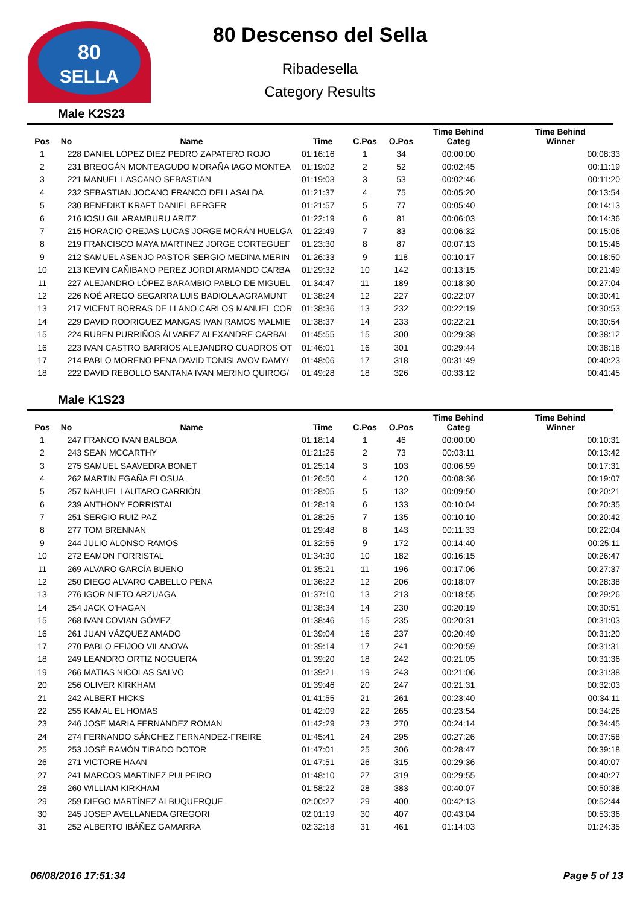80
SELLA
80 Descenso del Sella
Ribadesella
Category Results
Male K2S23
| Pos | No | Name | Time | C.Pos | O.Pos | Time Behind Categ | Time Behind Winner |
| --- | --- | --- | --- | --- | --- | --- | --- |
| 1 | 228 | DANIEL LÓPEZ DIEZ PEDRO ZAPATERO ROJO | 01:16:16 | 1 | 34 | 00:00:00 | 00:08:33 |
| 2 | 231 | BREOGÁN MONTEAGUDO MORAÑA IAGO MONTEA | 01:19:02 | 2 | 52 | 00:02:45 | 00:11:19 |
| 3 | 221 | MANUEL LASCANO SEBASTIAN | 01:19:03 | 3 | 53 | 00:02:46 | 00:11:20 |
| 4 | 232 | SEBASTIAN JOCANO FRANCO DELLASALDA | 01:21:37 | 4 | 75 | 00:05:20 | 00:13:54 |
| 5 | 230 | BENEDIKT KRAFT DANIEL BERGER | 01:21:57 | 5 | 77 | 00:05:40 | 00:14:13 |
| 6 | 216 | IOSU GIL ARAMBURU ARITZ | 01:22:19 | 6 | 81 | 00:06:03 | 00:14:36 |
| 7 | 215 | HORACIO OREJAS LUCAS JORGE MORÁN HUELGA | 01:22:49 | 7 | 83 | 00:06:32 | 00:15:06 |
| 8 | 219 | FRANCISCO MAYA MARTINEZ JORGE CORTEGUEF | 01:23:30 | 8 | 87 | 00:07:13 | 00:15:46 |
| 9 | 212 | SAMUEL ASENJO PASTOR SERGIO MEDINA MERIN | 01:26:33 | 9 | 118 | 00:10:17 | 00:18:50 |
| 10 | 213 | KEVIN CAÑIBANO PEREZ JORDI ARMANDO CARBA | 01:29:32 | 10 | 142 | 00:13:15 | 00:21:49 |
| 11 | 227 | ALEJANDRO LÓPEZ BARAMBIO PABLO DE MIGUEL | 01:34:47 | 11 | 189 | 00:18:30 | 00:27:04 |
| 12 | 226 | NOÉ AREGO SEGARRA LUIS BADIOLA AGRAMUNT | 01:38:24 | 12 | 227 | 00:22:07 | 00:30:41 |
| 13 | 217 | VICENT BORRAS DE LLANO CARLOS MANUEL COR | 01:38:36 | 13 | 232 | 00:22:19 | 00:30:53 |
| 14 | 229 | DAVID RODRIGUEZ MANGAS IVAN RAMOS MALMIE | 01:38:37 | 14 | 233 | 00:22:21 | 00:30:54 |
| 15 | 224 | RUBEN PURRIÑOS ÁLVAREZ ALEXANDRE CARBAL | 01:45:55 | 15 | 300 | 00:29:38 | 00:38:12 |
| 16 | 223 | IVAN CASTRO BARRIOS ALEJANDRO CUADROS OT | 01:46:01 | 16 | 301 | 00:29:44 | 00:38:18 |
| 17 | 214 | PABLO MORENO PENA DAVID TONISLAVOV DAMY/ | 01:48:06 | 17 | 318 | 00:31:49 | 00:40:23 |
| 18 | 222 | DAVID REBOLLO SANTANA IVAN MERINO QUIROG/ | 01:49:28 | 18 | 326 | 00:33:12 | 00:41:45 |
Male K1S23
| Pos | No | Name | Time | C.Pos | O.Pos | Time Behind Categ | Time Behind Winner |
| --- | --- | --- | --- | --- | --- | --- | --- |
| 1 | 247 | FRANCO IVAN BALBOA | 01:18:14 | 1 | 46 | 00:00:00 | 00:10:31 |
| 2 | 243 | SEAN MCCARTHY | 01:21:25 | 2 | 73 | 00:03:11 | 00:13:42 |
| 3 | 275 | SAMUEL SAAVEDRA BONET | 01:25:14 | 3 | 103 | 00:06:59 | 00:17:31 |
| 4 | 262 | MARTIN EGAÑA ELOSUA | 01:26:50 | 4 | 120 | 00:08:36 | 00:19:07 |
| 5 | 257 | NAHUEL LAUTARO CARRIÓN | 01:28:05 | 5 | 132 | 00:09:50 | 00:20:21 |
| 6 | 239 | ANTHONY FORRISTAL | 01:28:19 | 6 | 133 | 00:10:04 | 00:20:35 |
| 7 | 251 | SERGIO RUIZ PAZ | 01:28:25 | 7 | 135 | 00:10:10 | 00:20:42 |
| 8 | 277 | TOM BRENNAN | 01:29:48 | 8 | 143 | 00:11:33 | 00:22:04 |
| 9 | 244 | JULIO ALONSO RAMOS | 01:32:55 | 9 | 172 | 00:14:40 | 00:25:11 |
| 10 | 272 | EAMON FORRISTAL | 01:34:30 | 10 | 182 | 00:16:15 | 00:26:47 |
| 11 | 269 | ALVARO GARCÍA BUENO | 01:35:21 | 11 | 196 | 00:17:06 | 00:27:37 |
| 12 | 250 | DIEGO ALVARO CABELLO PENA | 01:36:22 | 12 | 206 | 00:18:07 | 00:28:38 |
| 13 | 276 | IGOR NIETO ARZUAGA | 01:37:10 | 13 | 213 | 00:18:55 | 00:29:26 |
| 14 | 254 | JACK O'HAGAN | 01:38:34 | 14 | 230 | 00:20:19 | 00:30:51 |
| 15 | 268 | IVAN COVIAN GÓMEZ | 01:38:46 | 15 | 235 | 00:20:31 | 00:31:03 |
| 16 | 261 | JUAN VÁZQUEZ AMADO | 01:39:04 | 16 | 237 | 00:20:49 | 00:31:20 |
| 17 | 270 | PABLO FEIJOO VILANOVA | 01:39:14 | 17 | 241 | 00:20:59 | 00:31:31 |
| 18 | 249 | LEANDRO ORTIZ NOGUERA | 01:39:20 | 18 | 242 | 00:21:05 | 00:31:36 |
| 19 | 266 | MATIAS NICOLAS SALVO | 01:39:21 | 19 | 243 | 00:21:06 | 00:31:38 |
| 20 | 256 | OLIVER KIRKHAM | 01:39:46 | 20 | 247 | 00:21:31 | 00:32:03 |
| 21 | 242 | ALBERT HICKS | 01:41:55 | 21 | 261 | 00:23:40 | 00:34:11 |
| 22 | 255 | KAMAL EL HOMAS | 01:42:09 | 22 | 265 | 00:23:54 | 00:34:26 |
| 23 | 246 | JOSE MARIA FERNANDEZ ROMAN | 01:42:29 | 23 | 270 | 00:24:14 | 00:34:45 |
| 24 | 274 | FERNANDO SÁNCHEZ FERNANDEZ-FREIRE | 01:45:41 | 24 | 295 | 00:27:26 | 00:37:58 |
| 25 | 253 | JOSÉ RAMÓN TIRADO DOTOR | 01:47:01 | 25 | 306 | 00:28:47 | 00:39:18 |
| 26 | 271 | VICTORE HAAN | 01:47:51 | 26 | 315 | 00:29:36 | 00:40:07 |
| 27 | 241 | MARCOS MARTINEZ PULPEIRO | 01:48:10 | 27 | 319 | 00:29:55 | 00:40:27 |
| 28 | 260 | WILLIAM KIRKHAM | 01:58:22 | 28 | 383 | 00:40:07 | 00:50:38 |
| 29 | 259 | DIEGO MARTÍNEZ ALBUQUERQUE | 02:00:27 | 29 | 400 | 00:42:13 | 00:52:44 |
| 30 | 245 | JOSEP AVELLANEDA GREGORI | 02:01:19 | 30 | 407 | 00:43:04 | 00:53:36 |
| 31 | 252 | ALBERTO IBÁÑEZ GAMARRA | 02:32:18 | 31 | 461 | 01:14:03 | 01:24:35 |
06/08/2016 17:51:34 Page 5 of 13